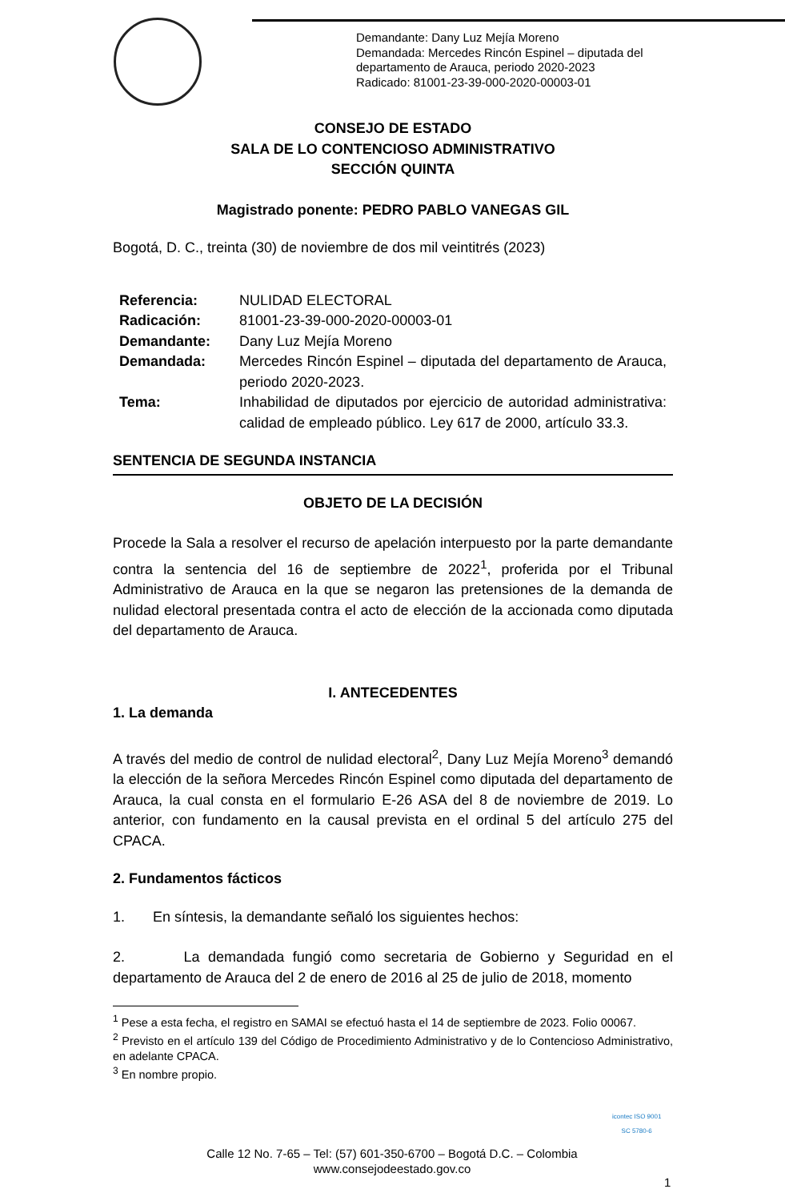Demandante: Dany Luz Mejía Moreno
Demandada: Mercedes Rincón Espinel – diputada del
departamento de Arauca, periodo 2020-2023
Radicado: 81001-23-39-000-2020-00003-01
CONSEJO DE ESTADO
SALA DE LO CONTENCIOSO ADMINISTRATIVO
SECCIÓN QUINTA
Magistrado ponente: PEDRO PABLO VANEGAS GIL
Bogotá, D. C., treinta (30) de noviembre de dos mil veintitrés (2023)
| Referencia: | NULIDAD ELECTORAL |
| Radicación: | 81001-23-39-000-2020-00003-01 |
| Demandante: | Dany Luz Mejía Moreno |
| Demandada: | Mercedes Rincón Espinel – diputada del departamento de Arauca, periodo 2020-2023. |
| Tema: | Inhabilidad de diputados por ejercicio de autoridad administrativa: calidad de empleado público. Ley 617 de 2000, artículo 33.3. |
SENTENCIA DE SEGUNDA INSTANCIA
OBJETO DE LA DECISIÓN
Procede la Sala a resolver el recurso de apelación interpuesto por la parte demandante contra la sentencia del 16 de septiembre de 2022<sup>1</sup>, proferida por el Tribunal Administrativo de Arauca en la que se negaron las pretensiones de la demanda de nulidad electoral presentada contra el acto de elección de la accionada como diputada del departamento de Arauca.
I. ANTECEDENTES
1. La demanda
A través del medio de control de nulidad electoral<sup>2</sup>, Dany Luz Mejía Moreno<sup>3</sup> demandó la elección de la señora Mercedes Rincón Espinel como diputada del departamento de Arauca, la cual consta en el formulario E-26 ASA del 8 de noviembre de 2019. Lo anterior, con fundamento en la causal prevista en el ordinal 5 del artículo 275 del CPACA.
2. Fundamentos fácticos
1. En síntesis, la demandante señaló los siguientes hechos:
2. La demandada fungió como secretaria de Gobierno y Seguridad en el departamento de Arauca del 2 de enero de 2016 al 25 de julio de 2018, momento
<sup>1</sup> Pese a esta fecha, el registro en SAMAI se efectuó hasta el 14 de septiembre de 2023. Folio 00067.
<sup>2</sup> Previsto en el artículo 139 del Código de Procedimiento Administrativo y de lo Contencioso Administrativo, en adelante CPACA.
<sup>3</sup> En nombre propio.
Calle 12 No. 7-65 – Tel: (57) 601-350-6700 – Bogotá D.C. – Colombia
www.consejodeestado.gov.co
icontec ISO 9001
SC 5780-6
1